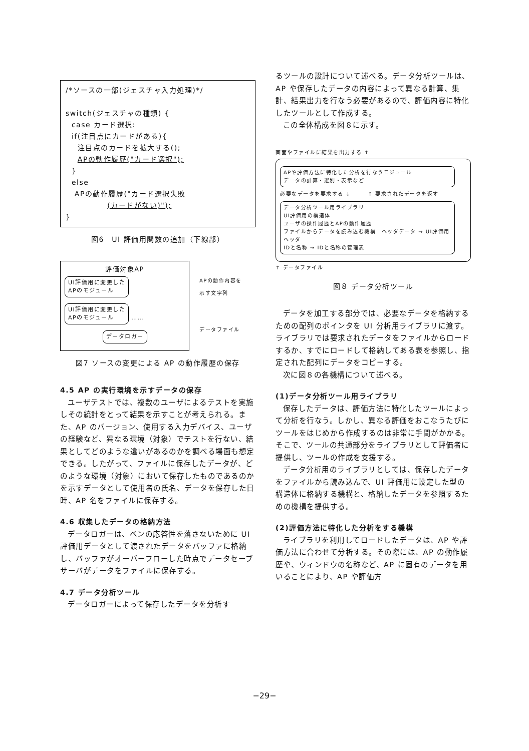/*ソースの一部(ジェスチャ入力処理)*/ switch(ジェスチャの種類) { case カード選択: if(注目点にカードがある){ 注目点のカードを拡大する(); APの動作履歴("カード選択"); } else APの動作履歴("カード選択失敗 (カードがない)"); }
図6　UI 評価用関数の追加（下線部）
評価対象AP
UI評価用に変更した
APのモジュール UI評価用に変更した
APのモジュール ……
データロガー
APの動作内容を
示す文字列
データファイル
図7 ソースの変更による AP の動作履歴の保存
4.5 AP の実行環境を示すデータの保存
ユーザテストでは、複数のユーザによるテストを実施しその統計をとって結果を示すことが考えられる。また、AP のバージョン、使用する入力デバイス、ユーザの経験など、異なる環境（対象）でテストを行ない、結果としてどのような違いがあるのかを調べる場面も想定できる。したがって、ファイルに保存したデータが、どのような環境（対象）において保存したものであるのかを示すデータとして使用者の氏名、データを保存した日時、AP 名をファイルに保存する。
4.6 収集したデータの格納方法
データロガーは、ペンの応答性を落さないために UI 評価用データとして渡されたデータをバッファに格納し、バッファがオーバーフローした時点でデータセーブサーバがデータをファイルに保存する。
4.7 データ分析ツール
データロガーによって保存したデータを分析す
るツールの設計について述べる。データ分析ツールは、AP や保存したデータの内容によって異なる計算、集計、結果出力を行なう必要があるので、評価内容に特化したツールとして作成する。
この全体構成を図８に示す。
画面やファイルに結果を出力する ↑
APや評価方法に特化した分析を行なうモジュール
データの計算・選別・表示など
必要なデータを要求する ↓　　　↑ 要求されたデータを返す
データ分析ツール用ライブラリ
UI評価用の構造体
ユーザの操作履歴とAPの動作履歴
ファイルからデータを読み込む機構　ヘッダデータ → UI評価用ヘッダ
IDと名称 → IDと名称の管理表
↑ データファイル
図８ データ分析ツール
データを加工する部分では、必要なデータを格納するための配列のポインタを UI 分析用ライブラリに渡す。ライブラリでは要求されたデータをファイルからロードするか、すでにロードして格納してある表を参照し、指定された配列にデータをコピーする。
次に図８の各機構について述べる。
(1)データ分析ツール用ライブラリ
保存したデータは、評価方法に特化したツールによって分析を行なう。しかし、異なる評価をおこなうたびにツールをはじめから作成するのは非常に手間がかかる。そこで、ツールの共通部分をライブラリとして評価者に提供し、ツールの作成を支援する。
データ分析用のライブラリとしては、保存したデータをファイルから読み込んで、UI 評価用に設定した型の構造体に格納する機構と、格納したデータを参照するための機構を提供する。
(2)評価方法に特化した分析をする機構
ライブラリを利用してロードしたデータは、AP や評価方法に合わせて分析する。その際には、AP の動作履歴や、ウィンドウの名称など、AP に固有のデータを用いることにより、AP や評価方
−29−